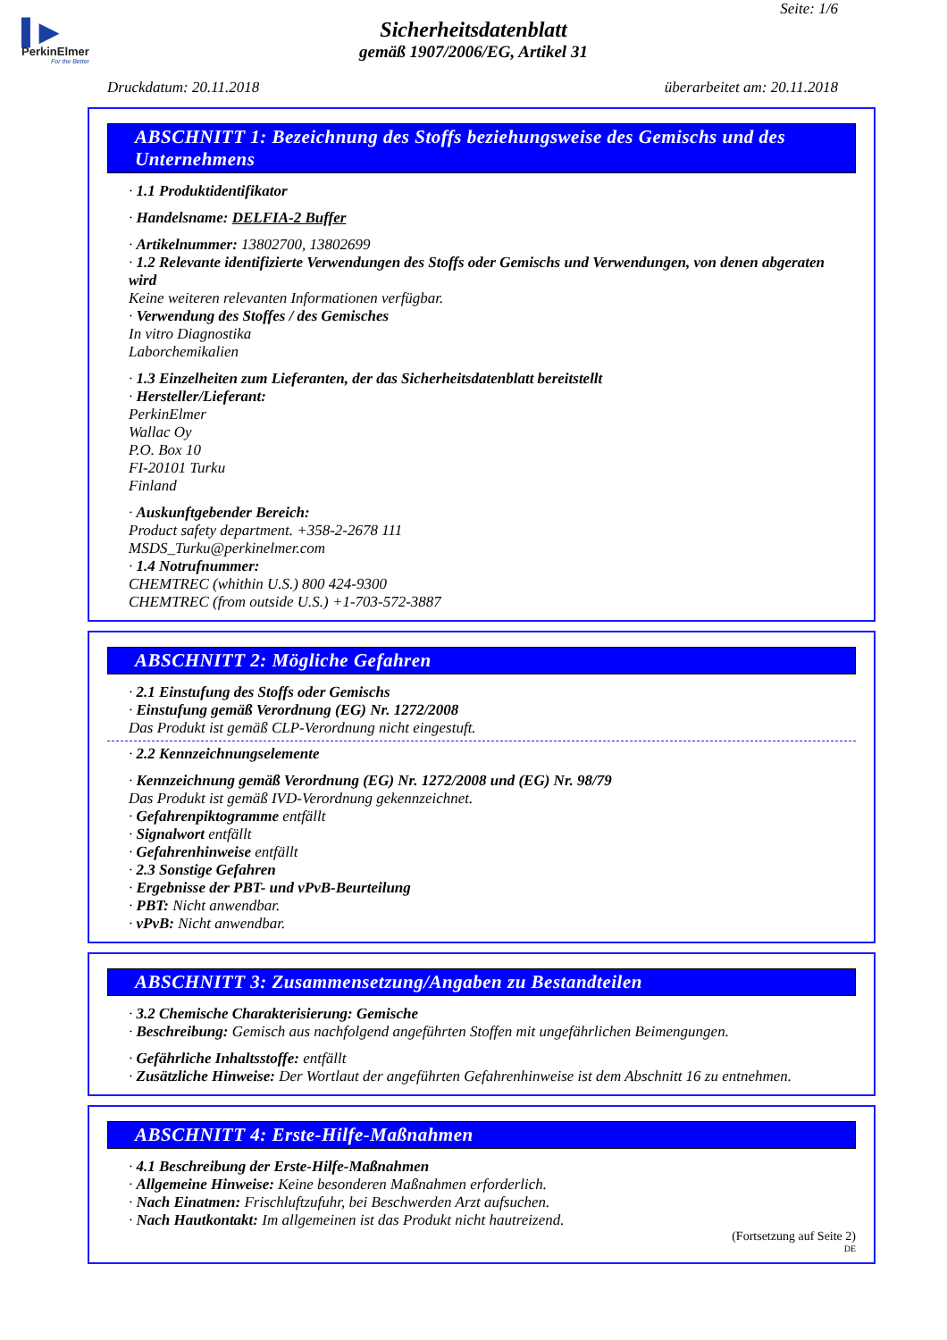▌▶
PerkinElmer
For the Better
Seite: 1/6
Sicherheitsdatenblatt
gemäß 1907/2006/EG, Artikel 31
Druckdatum: 20.11.2018 überarbeitet am: 20.11.2018
ABSCHNITT 1: Bezeichnung des Stoffs beziehungsweise des Gemischs und des Unternehmens
· 1.1 Produktidentifikator
· Handelsname: DELFIA-2 Buffer
· Artikelnummer: 13802700, 13802699
· 1.2 Relevante identifizierte Verwendungen des Stoffs oder Gemischs und Verwendungen, von denen abgeraten wird
Keine weiteren relevanten Informationen verfügbar.
· Verwendung des Stoffes / des Gemisches
In vitro Diagnostika
Laborchemikalien
· 1.3 Einzelheiten zum Lieferanten, der das Sicherheitsdatenblatt bereitstellt
· Hersteller/Lieferant:
PerkinElmer
Wallac Oy
P.O. Box 10
FI-20101 Turku
Finland
· Auskunftgebender Bereich:
Product safety department. +358-2-2678 111
MSDS_Turku@perkinelmer.com
· 1.4 Notrufnummer:
CHEMTREC (whithin U.S.) 800 424-9300
CHEMTREC (from outside U.S.) +1-703-572-3887
ABSCHNITT 2: Mögliche Gefahren
· 2.1 Einstufung des Stoffs oder Gemischs
· Einstufung gemäß Verordnung (EG) Nr. 1272/2008
Das Produkt ist gemäß CLP-Verordnung nicht eingestuft.
· 2.2 Kennzeichnungselemente
· Kennzeichnung gemäß Verordnung (EG) Nr. 1272/2008 und (EG) Nr. 98/79
Das Produkt ist gemäß IVD-Verordnung gekennzeichnet.
· Gefahrenpiktogramme entfällt
· Signalwort entfällt
· Gefahrenhinweise entfällt
· 2.3 Sonstige Gefahren
· Ergebnisse der PBT- und vPvB-Beurteilung
· PBT: Nicht anwendbar.
· vPvB: Nicht anwendbar.
ABSCHNITT 3: Zusammensetzung/Angaben zu Bestandteilen
· 3.2 Chemische Charakterisierung: Gemische
· Beschreibung: Gemisch aus nachfolgend angeführten Stoffen mit ungefährlichen Beimengungen.
· Gefährliche Inhaltsstoffe: entfällt
· Zusätzliche Hinweise: Der Wortlaut der angeführten Gefahrenhinweise ist dem Abschnitt 16 zu entnehmen.
ABSCHNITT 4: Erste-Hilfe-Maßnahmen
· 4.1 Beschreibung der Erste-Hilfe-Maßnahmen
· Allgemeine Hinweise: Keine besonderen Maßnahmen erforderlich.
· Nach Einatmen: Frischluftzufuhr, bei Beschwerden Arzt aufsuchen.
· Nach Hautkontakt: Im allgemeinen ist das Produkt nicht hautreizend.
(Fortsetzung auf Seite 2)
DE